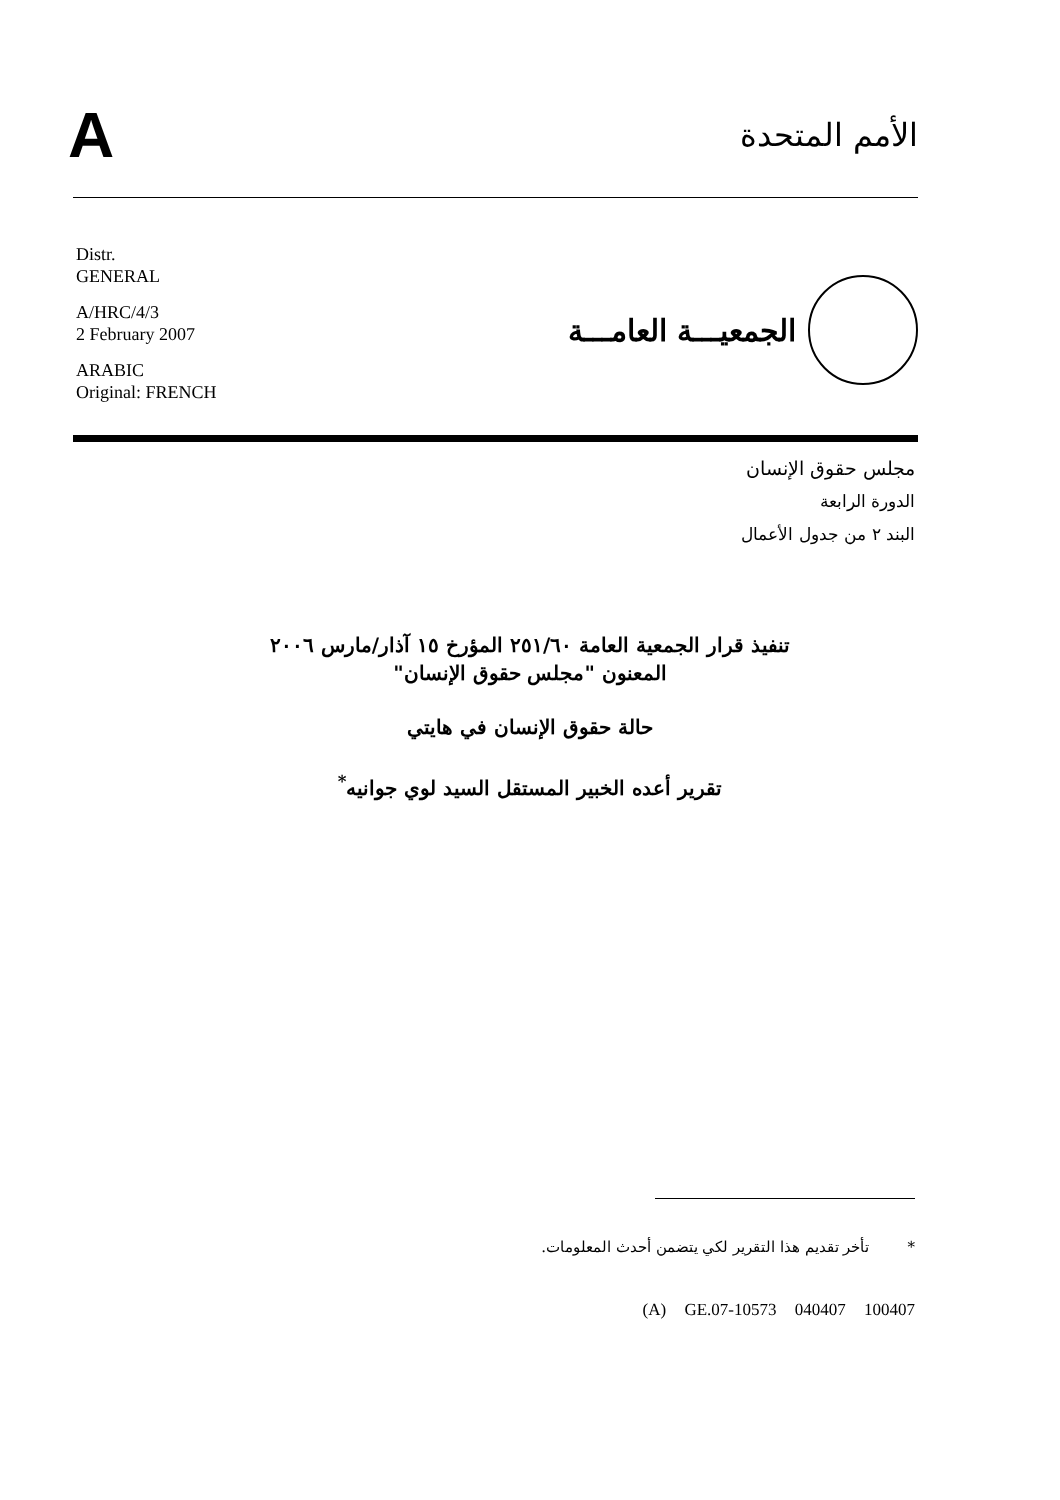A
الأمم المتحدة
Distr.
GENERAL
A/HRC/4/3
2 February 2007
ARABIC
Original: FRENCH
الجمعيـــة العامـــة
مجلس حقوق الإنسان
الدورة الرابعة
البند ٢ من جدول الأعمال
تنفيذ قرار الجمعية العامة ٢٥١/٦٠ المؤرخ ١٥ آذار/مارس ٢٠٠٦
المعنون "مجلس حقوق الإنسان"
حالة حقوق الإنسان في هايتي
تقرير أعده الخبير المستقل السيد لوي جوانيه<sup>*</sup>
* تأخر تقديم هذا التقرير لكي يتضمن أحدث المعلومات.
(A) GE.07-10573 040407 100407